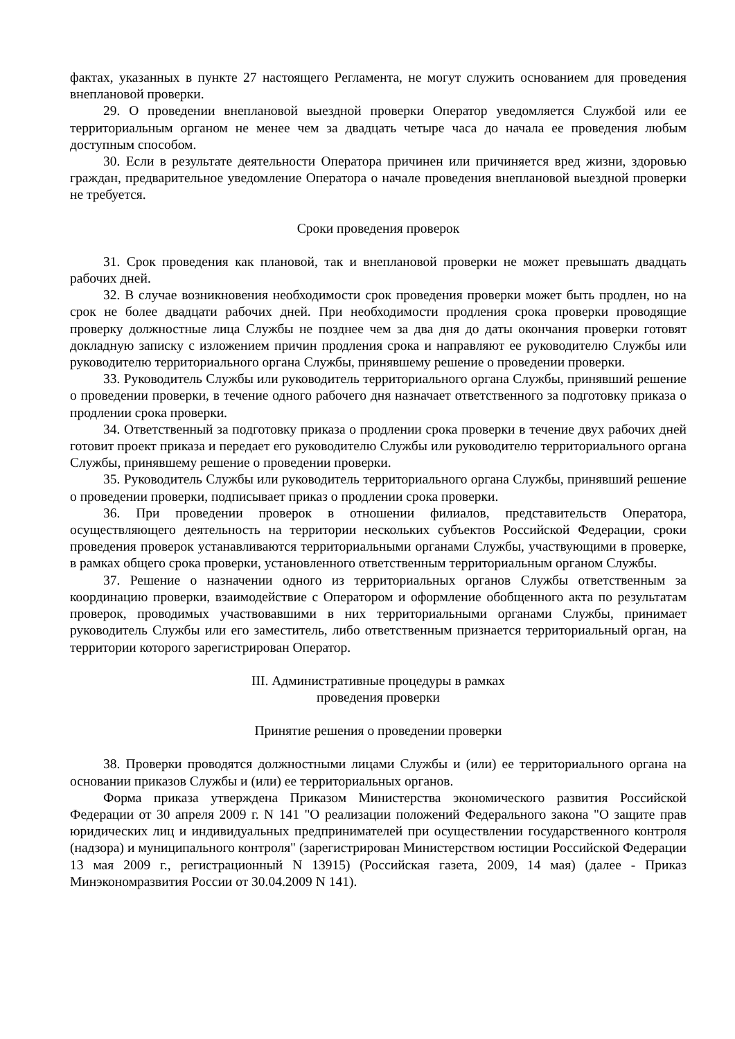фактах, указанных в пункте 27 настоящего Регламента, не могут служить основанием для проведения внеплановой проверки.
29. О проведении внеплановой выездной проверки Оператор уведомляется Службой или ее территориальным органом не менее чем за двадцать четыре часа до начала ее проведения любым доступным способом.
30. Если в результате деятельности Оператора причинен или причиняется вред жизни, здоровью граждан, предварительное уведомление Оператора о начале проведения внеплановой выездной проверки не требуется.
Сроки проведения проверок
31. Срок проведения как плановой, так и внеплановой проверки не может превышать двадцать рабочих дней.
32. В случае возникновения необходимости срок проведения проверки может быть продлен, но на срок не более двадцати рабочих дней. При необходимости продления срока проверки проводящие проверку должностные лица Службы не позднее чем за два дня до даты окончания проверки готовят докладную записку с изложением причин продления срока и направляют ее руководителю Службы или руководителю территориального органа Службы, принявшему решение о проведении проверки.
33. Руководитель Службы или руководитель территориального органа Службы, принявший решение о проведении проверки, в течение одного рабочего дня назначает ответственного за подготовку приказа о продлении срока проверки.
34. Ответственный за подготовку приказа о продлении срока проверки в течение двух рабочих дней готовит проект приказа и передает его руководителю Службы или руководителю территориального органа Службы, принявшему решение о проведении проверки.
35. Руководитель Службы или руководитель территориального органа Службы, принявший решение о проведении проверки, подписывает приказ о продлении срока проверки.
36. При проведении проверок в отношении филиалов, представительств Оператора, осуществляющего деятельность на территории нескольких субъектов Российской Федерации, сроки проведения проверок устанавливаются территориальными органами Службы, участвующими в проверке, в рамках общего срока проверки, установленного ответственным территориальным органом Службы.
37. Решение о назначении одного из территориальных органов Службы ответственным за координацию проверки, взаимодействие с Оператором и оформление обобщенного акта по результатам проверок, проводимых участвовавшими в них территориальными органами Службы, принимает руководитель Службы или его заместитель, либо ответственным признается территориальный орган, на территории которого зарегистрирован Оператор.
III. Административные процедуры в рамках
проведения проверки
Принятие решения о проведении проверки
38. Проверки проводятся должностными лицами Службы и (или) ее территориального органа на основании приказов Службы и (или) ее территориальных органов.
Форма приказа утверждена Приказом Министерства экономического развития Российской Федерации от 30 апреля 2009 г. N 141 "О реализации положений Федерального закона "О защите прав юридических лиц и индивидуальных предпринимателей при осуществлении государственного контроля (надзора) и муниципального контроля" (зарегистрирован Министерством юстиции Российской Федерации 13 мая 2009 г., регистрационный N 13915) (Российская газета, 2009, 14 мая) (далее - Приказ Минэкономразвития России от 30.04.2009 N 141).